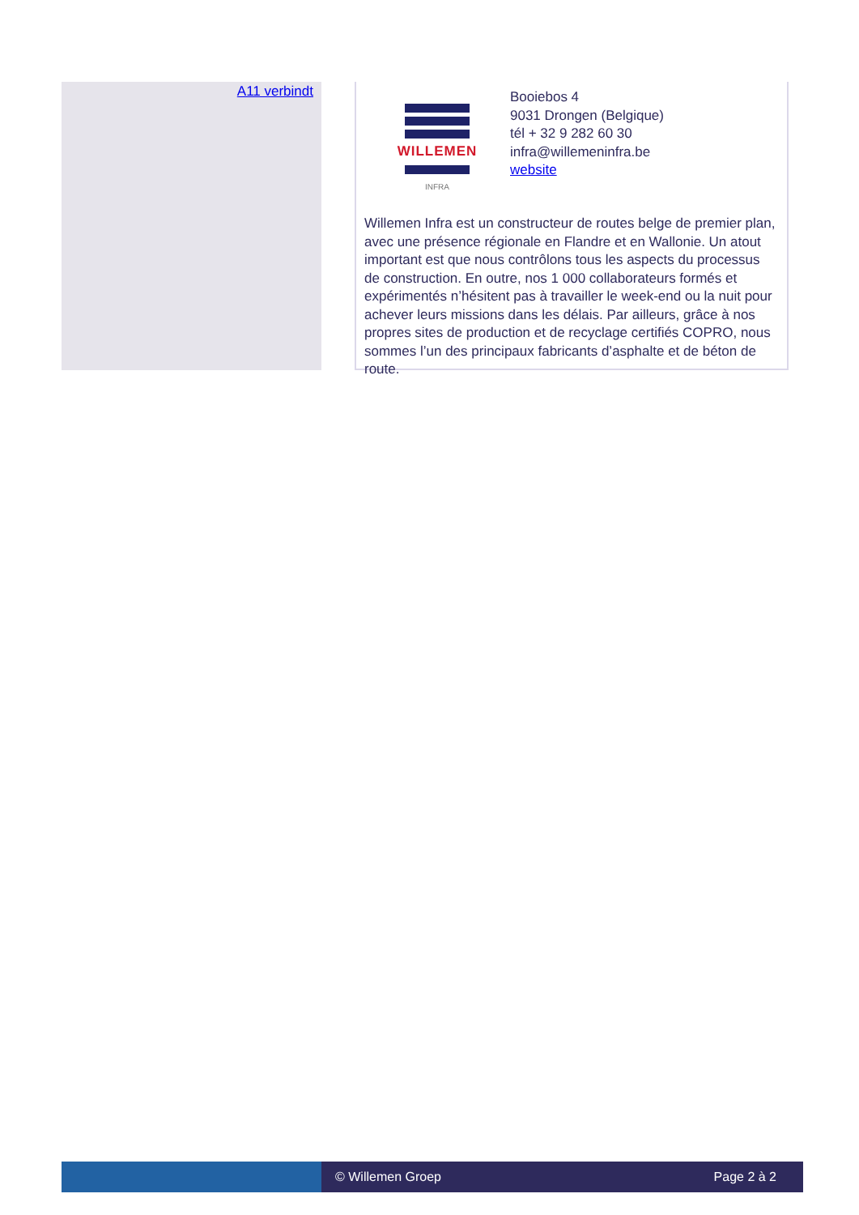A11 verbindt
WILLEMEN
INFRA
Booiebos 4
9031 Drongen (Belgique)
tél + 32 9 282 60 30
infra@willemeninfra.be
website
Willemen Infra est un constructeur de routes belge de premier plan, avec une présence régionale en Flandre et en Wallonie. Un atout important est que nous contrôlons tous les aspects du processus de construction. En outre, nos 1 000 collaborateurs formés et expérimentés n’hésitent pas à travailler le week-end ou la nuit pour achever leurs missions dans les délais. Par ailleurs, grâce à nos propres sites de production et de recyclage certifiés COPRO, nous sommes l’un des principaux fabricants d’asphalte et de béton de route.
© Willemen Groep Page 2 à 2